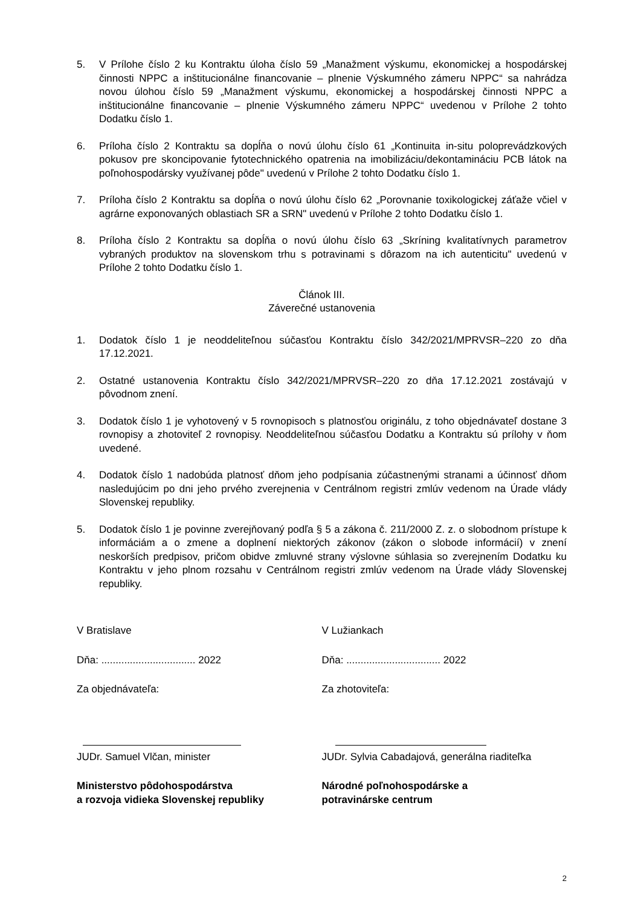5. V Prílohe číslo 2 ku Kontraktu úloha číslo 59 „Manažment výskumu, ekonomickej a hospodárskej činnosti NPPC a inštitucionálne financovanie – plnenie Výskumného zámeru NPPC“ sa nahrádza novou úlohou číslo 59 „Manažment výskumu, ekonomickej a hospodárskej činnosti NPPC a inštitucionálne financovanie – plnenie Výskumného zámeru NPPC“ uvedenou v Prílohe 2 tohto Dodatku číslo 1.
6. Príloha číslo 2 Kontraktu sa dopĺňa o novú úlohu číslo 61 „Kontinuita in-situ poloprevádzkových pokusov pre skoncipovanie fytotechnického opatrenia na imobilizáciu/dekontamináciu PCB látok na poľnohospodársky využívanej pôde" uvedenú v Prílohe 2 tohto Dodatku číslo 1.
7. Príloha číslo 2 Kontraktu sa dopĺňa o novú úlohu číslo 62 „Porovnanie toxikologickej záťaže včiel v agrárne exponovaných oblastiach SR a SRN" uvedenú v Prílohe 2 tohto Dodatku číslo 1.
8. Príloha číslo 2 Kontraktu sa dopĺňa o novú úlohu číslo 63 „Skríning kvalitatívnych parametrov vybraných produktov na slovenskom trhu s potravinami s dôrazom na ich autenticitu" uvedenú v Prílohe 2 tohto Dodatku číslo 1.
Článok III.
Záverečné ustanovenia
1. Dodatok číslo 1 je neoddeliteľnou súčasťou Kontraktu číslo 342/2021/MPRVSR–220 zo dňa 17.12.2021.
2. Ostatné ustanovenia Kontraktu číslo 342/2021/MPRVSR–220 zo dňa 17.12.2021 zostávajú v pôvodnom znení.
3. Dodatok číslo 1 je vyhotovený v 5 rovnopisoch s platnosťou originálu, z toho objednávateľ dostane 3 rovnopisy a zhotoviteľ 2 rovnopisy. Neoddeliteľnou súčasťou Dodatku a Kontraktu sú prílohy v ňom uvedené.
4. Dodatok číslo 1 nadobúda platnosť dňom jeho podpísania zúčastnenými stranami a účinnosť dňom nasledujúcim po dni jeho prvého zverejnenia v Centrálnom registri zmlúv vedenom na Úrade vlády Slovenskej republiky.
5. Dodatok číslo 1 je povinne zverejňovaný podľa § 5 a zákona č. 211/2000 Z. z. o slobodnom prístupe k informáciám a o zmene a doplnení niektorých zákonov (zákon o slobode informácií) v znení neskorších predpisov, pričom obidve zmluvné strany výslovne súhlasia so zverejnením Dodatku ku Kontraktu v jeho plnom rozsahu v Centrálnom registri zmlúv vedenom na Úrade vlády Slovenskej republiky.
V Bratislave
Dňa: ................................. 2022
Za objednávateľa:
JUDr. Samuel Vlčan, minister
Ministerstvo pôdohospodárstva
a rozvoja vidieka Slovenskej republiky
V Lužiankach
Dňa: ................................. 2022
Za zhotoviteľa:
JUDr. Sylvia Cabadajová, generálna riaditeľka
Národné poľnohospodárske a
potravinárske centrum
2